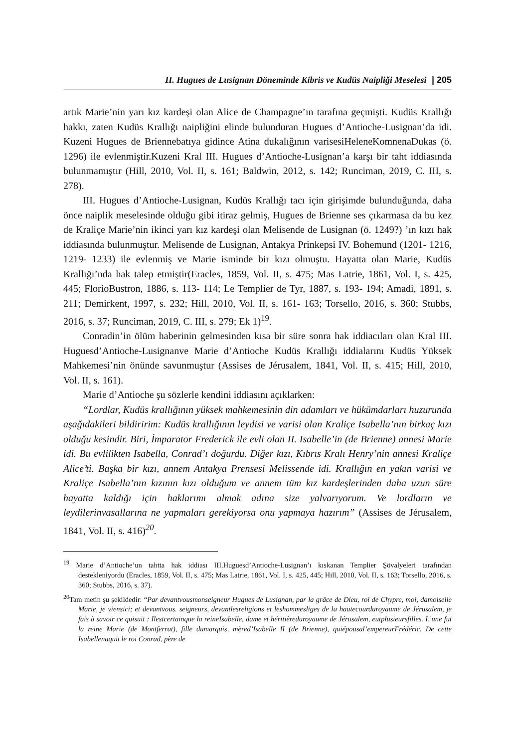II. Hugues de Lusignan Döneminde Kibris ve Kudüs Naipliği Meselesi | 205
artık Marie’nin yarı kız kardeşi olan Alice de Champagne’ın tarafına geçmişti. Kudüs Krallığı hakkı, zaten Kudüs Krallığı naipliğini elinde bulunduran Hugues d’Antioche-Lusignan’da idi. Kuzeni Hugues de Briennebatıya gidince Atina dukalığının varisesiHeleneKomnenaDukas (ö. 1296) ile evlenmiştir.Kuzeni Kral III. Hugues d’Antioche-Lusignan’a karşı bir taht iddiasında bulunmamıştır (Hill, 2010, Vol. II, s. 161; Baldwin, 2012, s. 142; Runciman, 2019, C. III, s. 278).
III. Hugues d’Antioche-Lusignan, Kudüs Krallığı tacı için girişimde bulunduğunda, daha önce naiplik meselesinde olduğu gibi itiraz gelmiş, Hugues de Brienne ses çıkarmasa da bu kez de Kraliçe Marie’nin ikinci yarı kız kardeşi olan Melisende de Lusignan (ö. 1249?) ’ın kızı hak iddiasında bulunmuştur. Melisende de Lusignan, Antakya Prinkepsi IV. Bohemund (1201- 1216, 1219- 1233) ile evlenmiş ve Marie isminde bir kızı olmuştu. Hayatta olan Marie, Kudüs Krallığı’nda hak talep etmiştir(Eracles, 1859, Vol. II, s. 475; Mas Latrie, 1861, Vol. I, s. 425, 445; FlorioBustron, 1886, s. 113- 114; Le Templier de Tyr, 1887, s. 193- 194; Amadi, 1891, s. 211; Demirkent, 1997, s. 232; Hill, 2010, Vol. II, s. 161- 163; Torsello, 2016, s. 360; Stubbs, 2016, s. 37; Runciman, 2019, C. III, s. 279; Ek 1)<sup>19</sup>.
Conradin’in ölüm haberinin gelmesinden kısa bir süre sonra hak iddiacıları olan Kral III. Huguesd’Antioche-Lusignanve Marie d’Antioche Kudüs Krallığı iddialarını Kudüs Yüksek Mahkemesi’nin önünde savunmuştur (Assises de Jérusalem, 1841, Vol. II, s. 415; Hill, 2010, Vol. II, s. 161).
Marie d’Antioche şu sözlerle kendini iddiasını açıklarken:
“Lordlar, Kudüs krallığının yüksek mahkemesinin din adamları ve hükümdarları huzurunda aşağıdakileri bildiririm: Kudüs krallığının leydisi ve varisi olan Kraliçe Isabella’nın birkaç kızı olduğu kesindir. Biri, İmparator Frederick ile evli olan II. Isabelle’in (de Brienne) annesi Marie idi. Bu evlilikten Isabella, Conrad’ı doğurdu. Diğer kızı, Kıbrıs Kralı Henry’nin annesi Kraliçe Alice’ti. Başka bir kızı, annem Antakya Prensesi Melissende idi. Krallığın en yakın varisi ve Kraliçe Isabella’nın kızının kızı olduğum ve annem tüm kız kardeşlerinden daha uzun süre hayatta kaldığı için haklarımı almak adına size yalvarıyorum. Ve lordların ve leydilerinvasallarına ne yapmaları gerekiyorsa onu yapmaya hazırım” (Assises de Jérusalem, 1841, Vol. II, s. 416)<sup>20</sup>.
<sup>19</sup> Marie d’Antioche’un tahtta hak iddiası III.Huguesd’Antioche-Lusignan’ı kıskanan Templier Şövalyeleri tarafından destekleniyordu (Eracles, 1859, Vol. II, s. 475; Mas Latrie, 1861, Vol. I, s. 425, 445; Hill, 2010, Vol. II, s. 163; Torsello, 2016, s. 360; Stubbs, 2016, s. 37).
<sup>20</sup> Tam metin şu şekildedir: “Par devantvousmonseigneur Hugues de Lusignan, par la grâce de Dieu, roi de Chypre, moi, damoiselle Marie, je viensici; et devantvous. seigneurs, devantlesreligions et leshommesliges de la hautecourduroyaume de Jérusalem, je fais à savoir ce quisuit : Ilestcertainque la reineIsabelle, dame et héritièreduroyaume de Jérusalem, eutplusieursfilles. L’une fut la reine Marie (de Montferrat), fille dumarquis, mèred’Isabelle II (de Brienne), quiépousal’empereurFrédéric. De cette Isabellenaquit le roi Conrad, père de